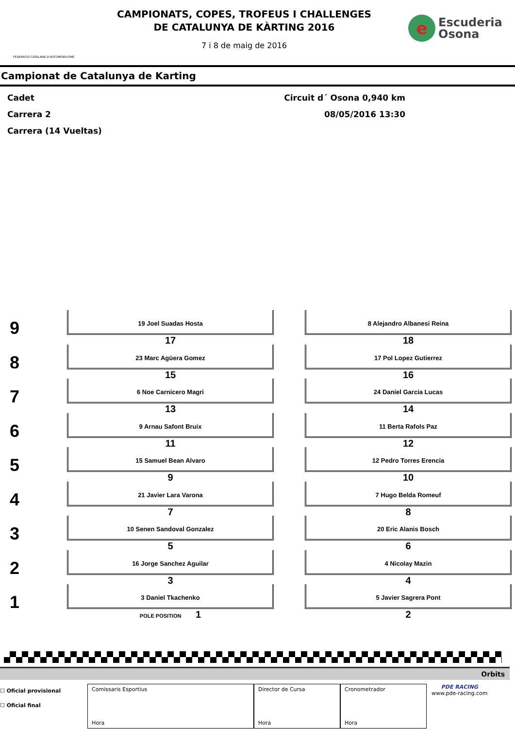FEDERACIO CATALANA D'AUTOMOBILISME
CAMPIONATS, COPES, TROFEUS I CHALLENGES
DE CATALUNYA DE KÀRTING 2016
7 i 8 de maig de 2016
e
Escuderia
Osona
Campionat de Catalunya de Karting
Cadet
Carrera 2
Carrera (14 Vueltas)
Circuit d´ Osona 0,940 km
08/05/2016 13:30
9
19 Joel Suadas Hosta
17
8 Alejandro Albanesi Reina
18
8
23 Marc Agüera Gomez
15
17 Pol Lopez Gutierrez
16
7
6 Noe Carnicero Magri
13
24 Daniel Garcia Lucas
14
6
9 Arnau Safont Bruix
11
11 Berta Rafols Paz
12
5
15 Samuel Bean Alvaro
9
12 Pedro Torres Erencia
10
4
21 Javier Lara Varona
7
7 Hugo Belda Romeuf
8
3
10 Senen Sandoval Gonzalez
5
20 Eric Alanis Bosch
6
2
16 Jorge Sanchez Aguilar
3
4 Nicolay Mazin
4
1
3 Daniel Tkachenko
POLE POSITION 1
5 Javier Sagrera Pont
2
Orbits
☐ Oficial provisional
☐ Oficial final
Comissaris Esportius
Hora
Director de Cursa
Hora
Cronometrador
Hora
PDE RACING
www.pde-racing.com